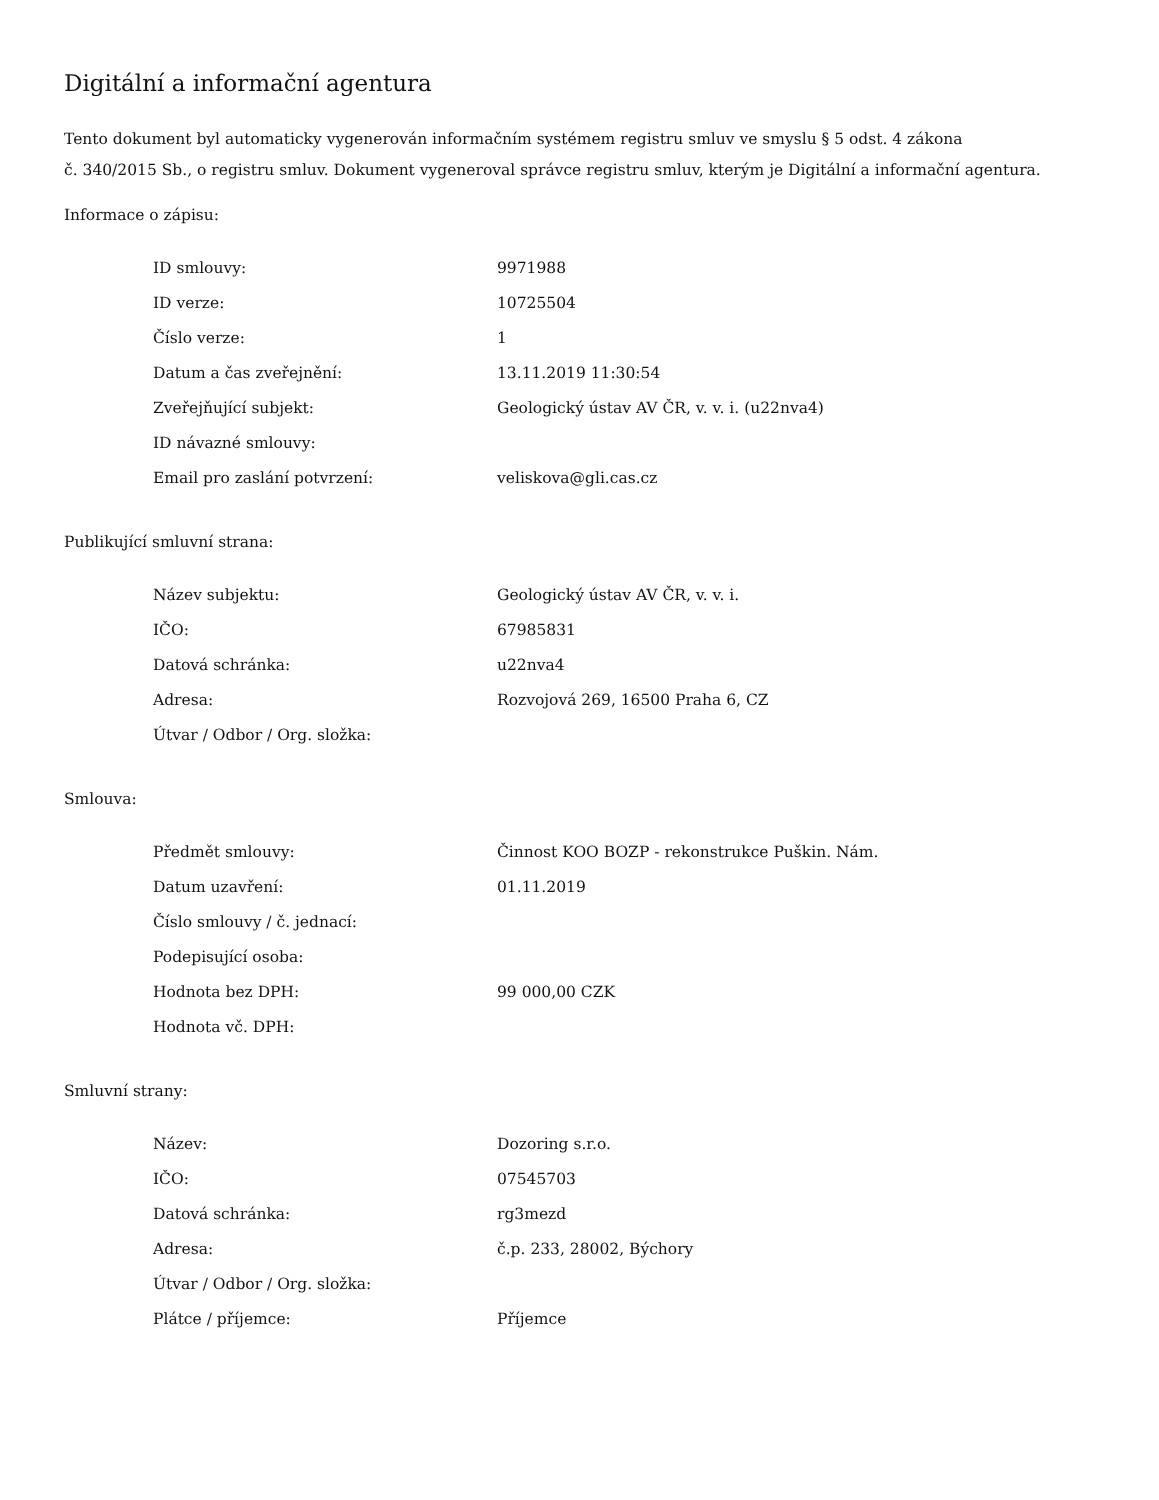Digitální a informační agentura
Tento dokument byl automaticky vygenerován informačním systémem registru smluv ve smyslu § 5 odst. 4 zákona
č. 340/2015 Sb., o registru smluv. Dokument vygeneroval správce registru smluv, kterým je Digitální a informační agentura.
Informace o zápisu:
| ID smlouvy: | 9971988 |
| ID verze: | 10725504 |
| Číslo verze: | 1 |
| Datum a čas zveřejnění: | 13.11.2019 11:30:54 |
| Zveřejňující subjekt: | Geologický ústav AV ČR, v. v. i. (u22nva4) |
| ID návazné smlouvy: | |
| Email pro zaslání potvrzení: | veliskova@gli.cas.cz |
Publikující smluvní strana:
| Název subjektu: | Geologický ústav AV ČR, v. v. i. |
| IČO: | 67985831 |
| Datová schránka: | u22nva4 |
| Adresa: | Rozvojová 269, 16500 Praha 6, CZ |
| Útvar / Odbor / Org. složka: | |
Smlouva:
| Předmět smlouvy: | Činnost KOO BOZP - rekonstrukce Puškin. Nám. |
| Datum uzavření: | 01.11.2019 |
| Číslo smlouvy / č. jednací: | |
| Podepisující osoba: | |
| Hodnota bez DPH: | 99 000,00 CZK |
| Hodnota vč. DPH: | |
Smluvní strany:
| Název: | Dozoring s.r.o. |
| IČO: | 07545703 |
| Datová schránka: | rg3mezd |
| Adresa: | č.p. 233, 28002, Býchory |
| Útvar / Odbor / Org. složka: | |
| Plátce / příjemce: | Příjemce |